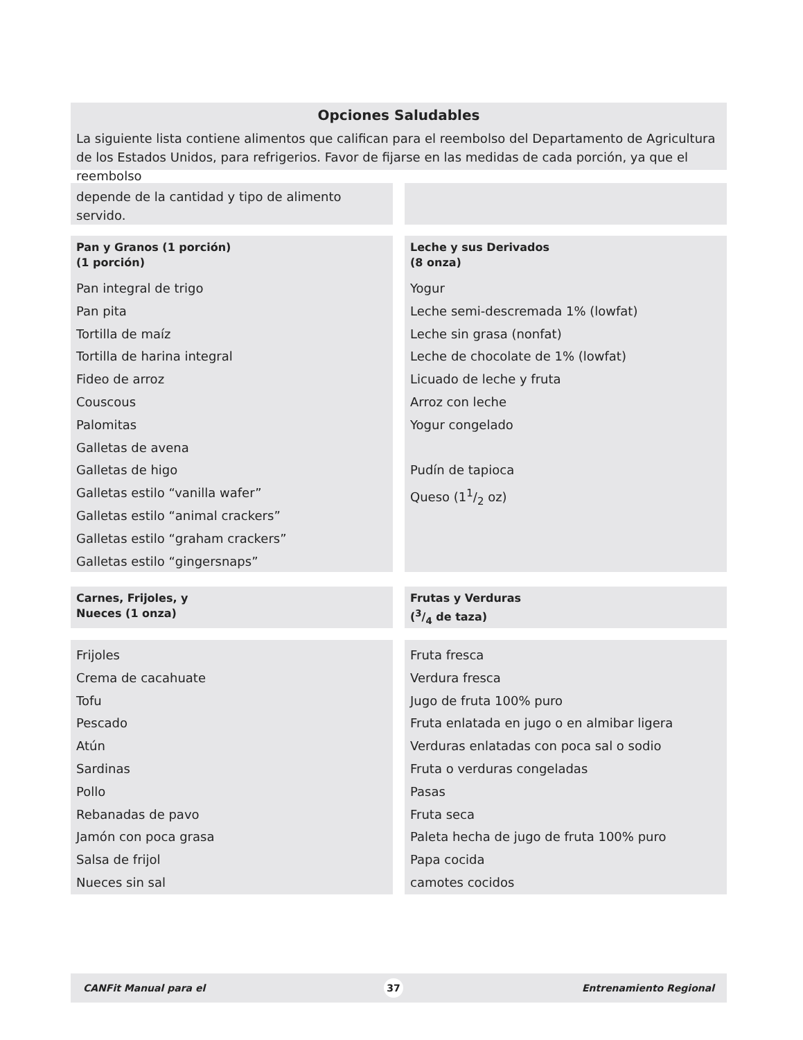Opciones Saludables
La siguiente lista contiene alimentos que califican para el reembolso del Departamento de Agricultura de los Estados Unidos, para refrigerios. Favor de fijarse en las medidas de cada porción, ya que el reembolso
depende de la cantidad y tipo de alimento servido.
Pan y Granos (1 porción)
(1 porción)
Pan integral de trigo
Pan pita
Tortilla de maíz
Tortilla de harina integral
Fideo de arroz
Couscous
Palomitas
Galletas de avena
Galletas de higo
Galletas estilo “vanilla wafer”
Galletas estilo “animal crackers”
Galletas estilo “graham crackers”
Galletas estilo “gingersnaps”
Leche y sus Derivados
(8 onza)
Yogur
Leche semi-descremada 1% (lowfat)
Leche sin grasa (nonfat)
Leche de chocolate de 1% (lowfat)
Licuado de leche y fruta
Arroz con leche
Yogur congelado
Pudín de tapioca
Queso (11/2 oz)
Carnes, Frijoles, y
Nueces (1 onza)
Frutas y Verduras
(3/4 de taza)
Frijoles
Crema de cacahuate
Tofu
Pescado
Atún
Sardinas
Pollo
Rebanadas de pavo
Jamón con poca grasa
Salsa de frijol
Nueces sin sal
Fruta fresca
Verdura fresca
Jugo de fruta 100% puro
Fruta enlatada en jugo o en almibar ligera
Verduras enlatadas con poca sal o sodio
Fruta o verduras congeladas
Pasas
Fruta seca
Paleta hecha de jugo de fruta 100% puro
Papa cocida
camotes cocidos
CANFit Manual para el 37 Entrenamiento Regional